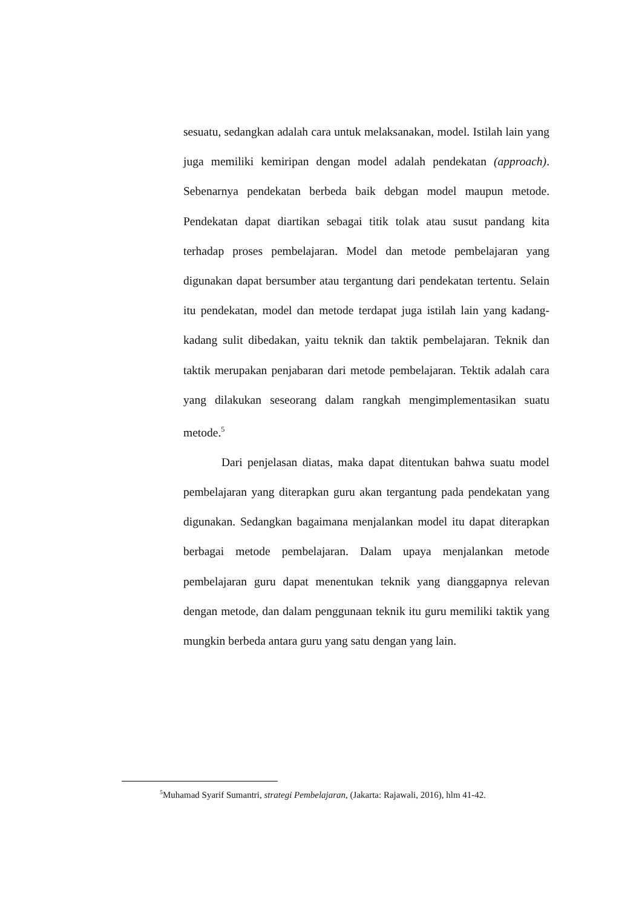sesuatu, sedangkan adalah cara untuk melaksanakan, model. Istilah lain yang juga memiliki kemiripan dengan model adalah pendekatan (approach). Sebenarnya pendekatan berbeda baik debgan model maupun metode. Pendekatan dapat diartikan sebagai titik tolak atau susut pandang kita terhadap proses pembelajaran. Model dan metode pembelajaran yang digunakan dapat bersumber atau tergantung dari pendekatan tertentu. Selain itu pendekatan, model dan metode terdapat juga istilah lain yang kadang-kadang sulit dibedakan, yaitu teknik dan taktik pembelajaran. Teknik dan taktik merupakan penjabaran dari metode pembelajaran. Tektik adalah cara yang dilakukan seseorang dalam rangkah mengimplementasikan suatu metode.<sup>5</sup>
Dari penjelasan diatas, maka dapat ditentukan bahwa suatu model pembelajaran yang diterapkan guru akan tergantung pada pendekatan yang digunakan. Sedangkan bagaimana menjalankan model itu dapat diterapkan berbagai metode pembelajaran. Dalam upaya menjalankan metode pembelajaran guru dapat menentukan teknik yang dianggapnya relevan dengan metode, dan dalam penggunaan teknik itu guru memiliki taktik yang mungkin berbeda antara guru yang satu dengan yang lain.
<sup>5</sup> Muhamad Syarif Sumantri, strategi Pembelajaran, (Jakarta: Rajawali, 2016), hlm 41-42.